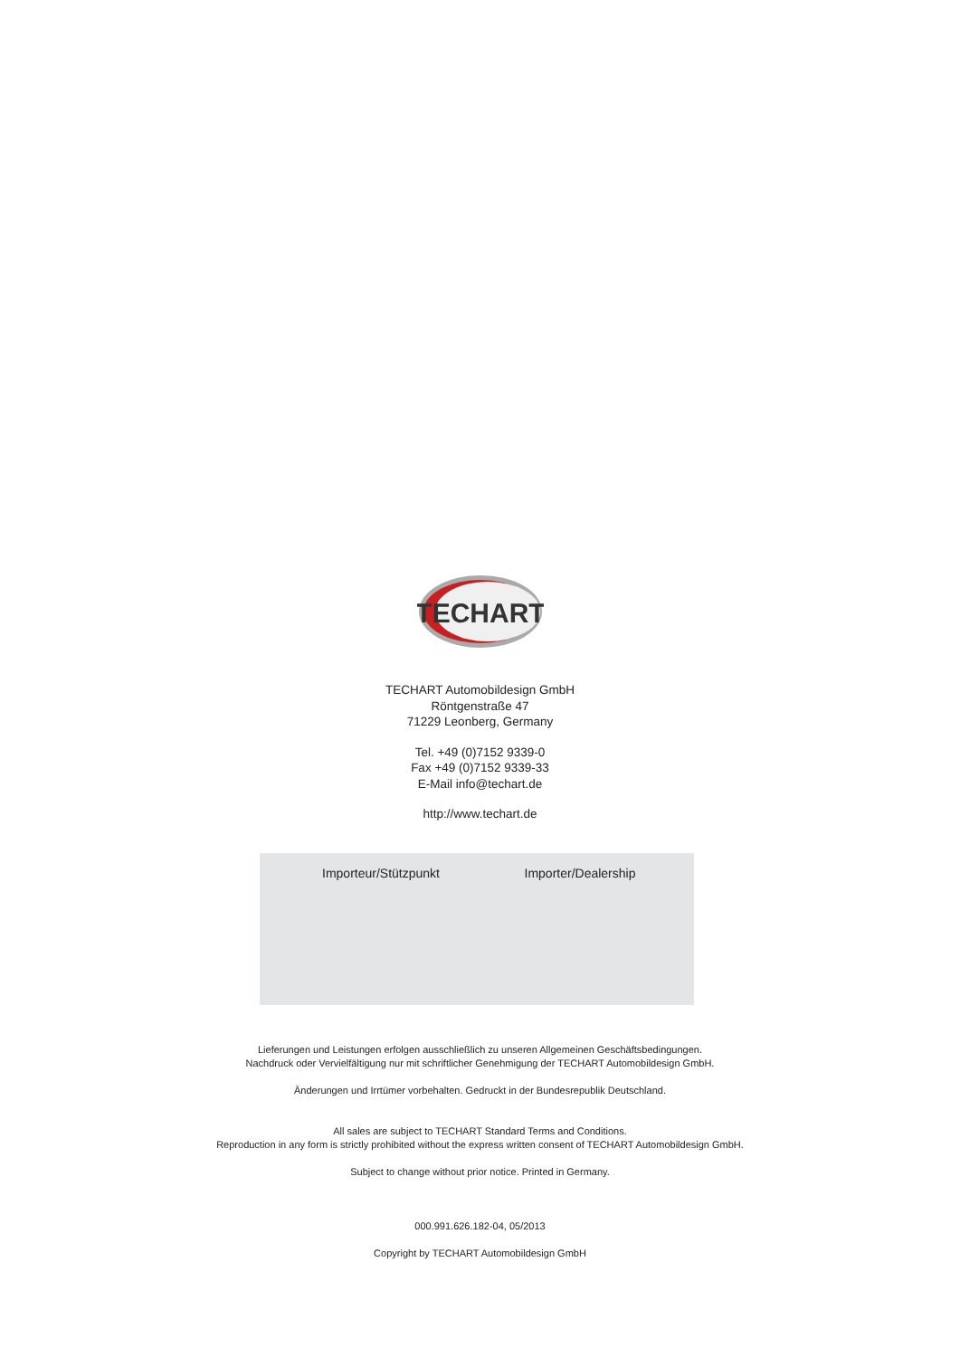TECHART
TECHART Automobildesign GmbH
Röntgenstraße 47
71229 Leonberg, Germany
Tel. +49 (0)7152 9339-0
Fax +49 (0)7152 9339-33
E-Mail info@techart.de
http://www.techart.de
Importeur/Stützpunkt Importer/Dealership
Lieferungen und Leistungen erfolgen ausschließlich zu unseren Allgemeinen Geschäftsbedingungen.
Nachdruck oder Vervielfältigung nur mit schriftlicher Genehmigung der TECHART Automobildesign GmbH.
Änderungen und Irrtümer vorbehalten. Gedruckt in der Bundesrepublik Deutschland.
All sales are subject to TECHART Standard Terms and Conditions.
Reproduction in any form is strictly prohibited without the express written consent of TECHART Automobildesign GmbH.
Subject to change without prior notice. Printed in Germany.
000.991.626.182-04, 05/2013
Copyright by TECHART Automobildesign GmbH